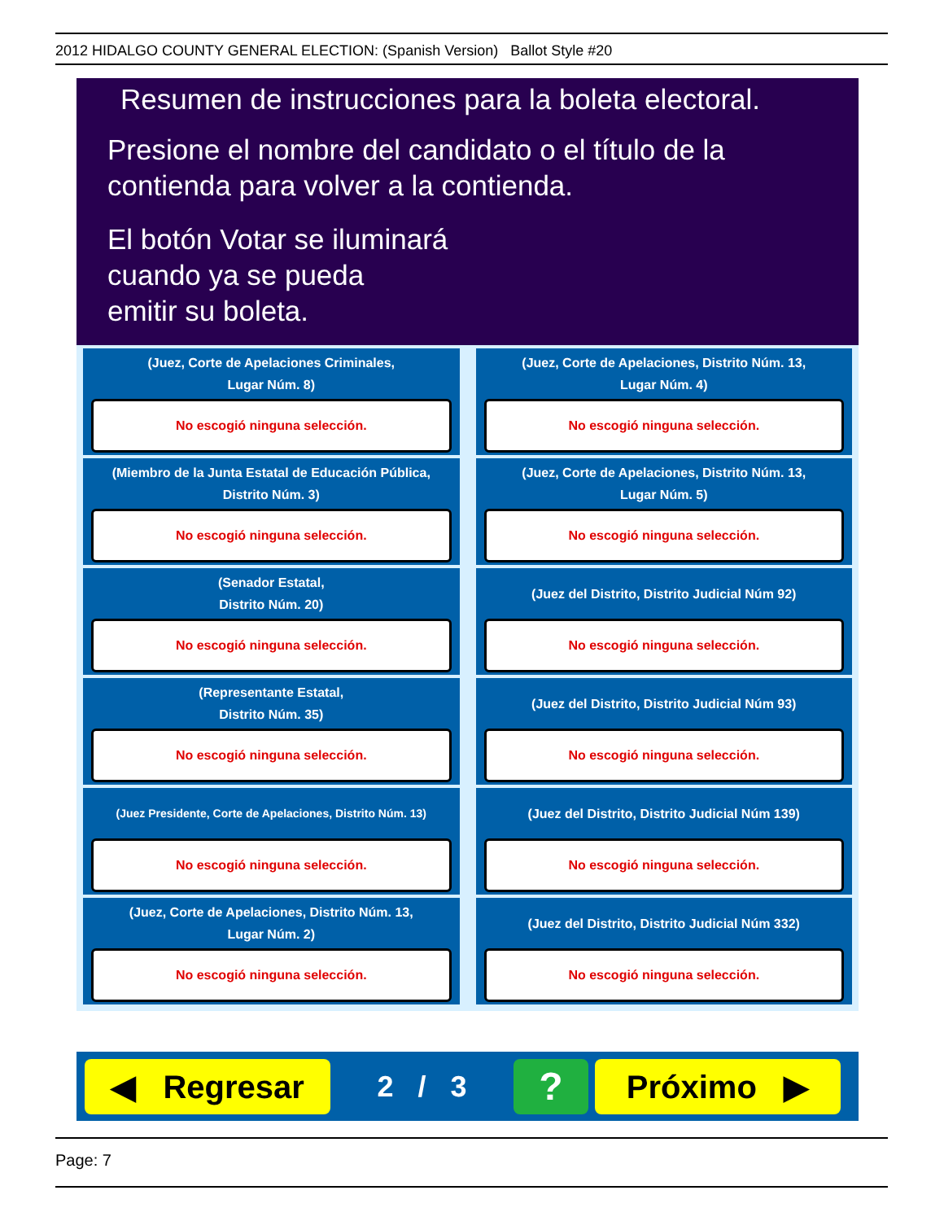2012 HIDALGO COUNTY GENERAL ELECTION: (Spanish Version) Ballot Style #20
Resumen de instrucciones para la boleta electoral.
Presione el nombre del candidato o el título de la
contienda para volver a la contienda.
El botón Votar se iluminará
cuando ya se pueda
emitir su boleta.
(Juez, Corte de Apelaciones Criminales,
Lugar Núm. 8)
No escogió ninguna selección.
(Juez, Corte de Apelaciones, Distrito Núm. 13,
Lugar Núm. 4)
No escogió ninguna selección.
(Miembro de la Junta Estatal de Educación Pública,
Distrito Núm. 3)
No escogió ninguna selección.
(Juez, Corte de Apelaciones, Distrito Núm. 13,
Lugar Núm. 5)
No escogió ninguna selección.
(Senador Estatal,
Distrito Núm. 20)
No escogió ninguna selección.
(Juez del Distrito, Distrito Judicial Núm 92)
No escogió ninguna selección.
(Representante Estatal,
Distrito Núm. 35)
No escogió ninguna selección.
(Juez del Distrito, Distrito Judicial Núm 93)
No escogió ninguna selección.
(Juez Presidente, Corte de Apelaciones, Distrito Núm. 13)
No escogió ninguna selección.
(Juez del Distrito, Distrito Judicial Núm 139)
No escogió ninguna selección.
(Juez, Corte de Apelaciones, Distrito Núm. 13,
Lugar Núm. 2)
No escogió ninguna selección.
(Juez del Distrito, Distrito Judicial Núm 332)
No escogió ninguna selección.
◀ Regresar
2 / 3
?
Próximo ▶
Page: 7